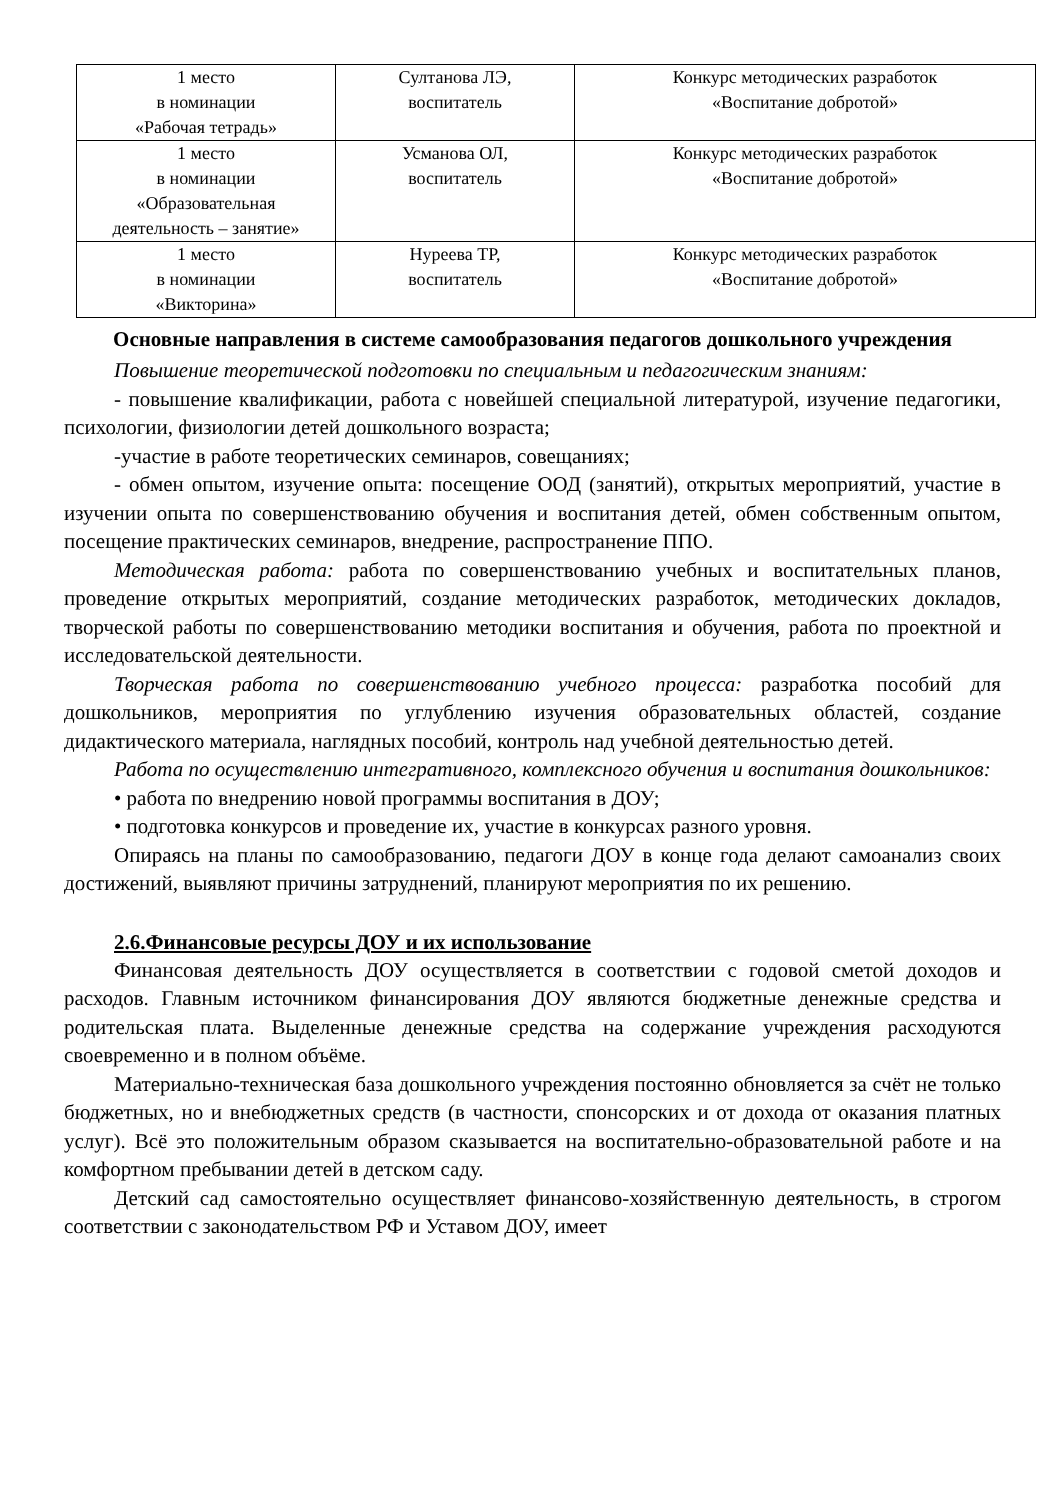| 1 место в номинации «Рабочая тетрадь» | Султанова ЛЭ, воспитатель | Конкурс методических разработок «Воспитание добротой» |
| 1 место в номинации «Образовательная деятельность – занятие» | Усманова ОЛ, воспитатель | Конкурс методических разработок «Воспитание добротой» |
| 1 место в номинации «Викторина» | Нуреева ТР, воспитатель | Конкурс методических разработок «Воспитание добротой» |
Основные направления в системе самообразования педагогов дошкольного учреждения
Повышение теоретической подготовки по специальным и педагогическим знаниям:
- повышение квалификации, работа с новейшей специальной литературой, изучение педагогики, психологии, физиологии детей дошкольного возраста;
-участие в работе теоретических семинаров, совещаниях;
- обмен опытом, изучение опыта: посещение ООД (занятий), открытых мероприятий, участие в изучении опыта по совершенствованию обучения и воспитания детей, обмен собственным опытом, посещение практических семинаров, внедрение, распространение ППО.
Методическая работа: работа по совершенствованию учебных и воспитательных планов, проведение открытых мероприятий, создание методических разработок, методических докладов, творческой работы по совершенствованию методики воспитания и обучения, работа по проектной и исследовательской деятельности.
Творческая работа по совершенствованию учебного процесса: разработка пособий для дошкольников, мероприятия по углублению изучения образовательных областей, создание дидактического материала, наглядных пособий, контроль над учебной деятельностью детей.
Работа по осуществлению интегративного, комплексного обучения и воспитания дошкольников:
• работа по внедрению новой программы воспитания в ДОУ;
• подготовка конкурсов и проведение их, участие в конкурсах разного уровня.
Опираясь на планы по самообразованию, педагоги ДОУ в конце года делают самоанализ своих достижений, выявляют причины затруднений, планируют мероприятия по их решению.
2.6.Финансовые ресурсы ДОУ и их использование
Финансовая деятельность ДОУ осуществляется в соответствии с годовой сметой доходов и расходов. Главным источником финансирования ДОУ являются бюджетные денежные средства и родительская плата. Выделенные денежные средства на содержание учреждения расходуются своевременно и в полном объёме.
Материально-техническая база дошкольного учреждения постоянно обновляется за счёт не только бюджетных, но и внебюджетных средств (в частности, спонсорских и от дохода от оказания платных услуг). Всё это положительным образом сказывается на воспитательно-образовательной работе и на комфортном пребывании детей в детском саду.
Детский сад самостоятельно осуществляет финансово-хозяйственную деятельность, в строгом соответствии с законодательством РФ и Уставом ДОУ, имеет